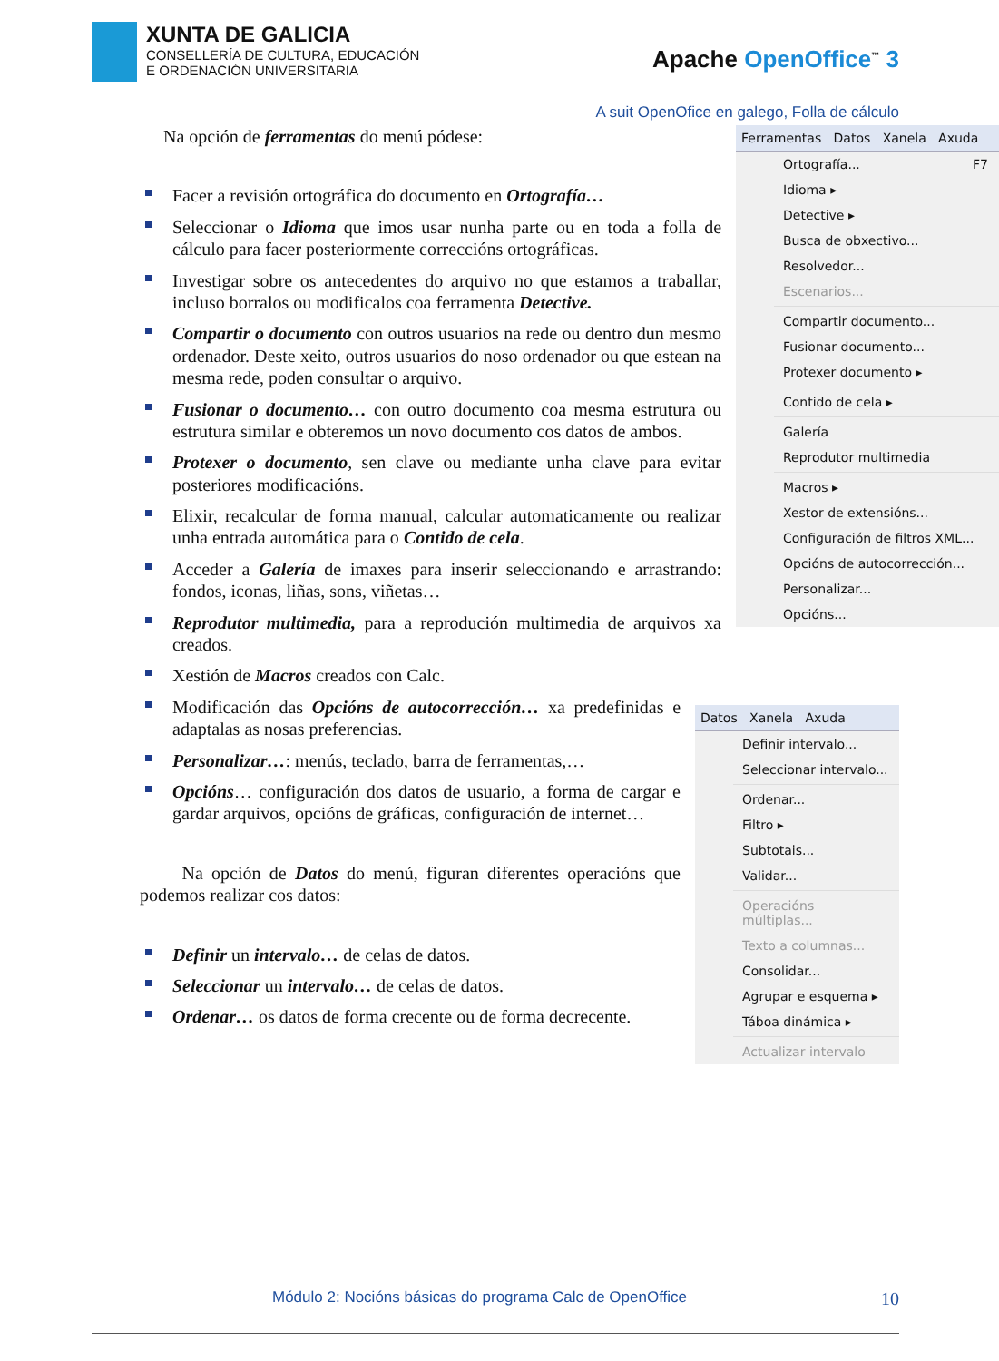XUNTA DE GALICIA
CONSELLERÍA DE CULTURA, EDUCACIÓN
E ORDENACIÓN UNIVERSITARIA
Apache OpenOffice<sup>™</sup> 3
A suit OpenOfice en galego, Folla de cálculo
Ferramentas Datos Xanela Axuda
Ortografía... F7
Idioma ▸
Detective ▸
Busca de obxectivo...
Resolvedor...
Escenarios...
Compartir documento...
Fusionar documento...
Protexer documento ▸
Contido de cela ▸
Galería
Reprodutor multimedia
Macros ▸
Xestor de extensións...
Configuración de filtros XML...
Opcións de autocorrección...
Personalizar...
Opcións...
Na opción de ferramentas do menú pódese:
Facer a revisión ortográfica do documento en Ortografía…
Seleccionar o Idioma que imos usar nunha parte ou en toda a folla de cálculo para facer posteriormente correccións ortográficas.
Investigar sobre os antecedentes do arquivo no que estamos a traballar, incluso borralos ou modificalos coa ferramenta Detective.
Compartir o documento con outros usuarios na rede ou dentro dun mesmo ordenador. Deste xeito, outros usuarios do noso ordenador ou que estean na mesma rede, poden consultar o arquivo.
Fusionar o documento… con outro documento coa mesma estrutura ou estrutura similar e obteremos un novo documento cos datos de ambos.
Protexer o documento, sen clave ou mediante unha clave para evitar posteriores modificacións.
Elixir, recalcular de forma manual, calcular automaticamente ou realizar unha entrada automática para o Contido de cela.
Acceder a Galería de imaxes para inserir seleccionando e arrastrando: fondos, iconas, liñas, sons, viñetas…
Reprodutor multimedia, para a reprodución multimedia de arquivos xa creados.
Xestión de Macros creados con Calc.
Datos Xanela Axuda
Definir intervalo...
Seleccionar intervalo...
Ordenar...
Filtro ▸
Subtotais...
Validar...
Operacións múltiplas...
Texto a columnas...
Consolidar...
Agrupar e esquema ▸
Táboa dinámica ▸
Actualizar intervalo
Modificación das Opcións de autocorrección… xa predefinidas e adaptalas as nosas preferencias.
Personalizar…: menús, teclado, barra de ferramentas,…
Opcións… configuración dos datos de usuario, a forma de cargar e gardar arquivos, opcións de gráficas, configuración de internet…
Na opción de Datos do menú, figuran diferentes operacións que podemos realizar cos datos:
Definir un intervalo… de celas de datos.
Seleccionar un intervalo… de celas de datos.
Ordenar… os datos de forma crecente ou de forma decrecente.
Módulo 2: Nocións básicas do programa Calc de OpenOffice 10